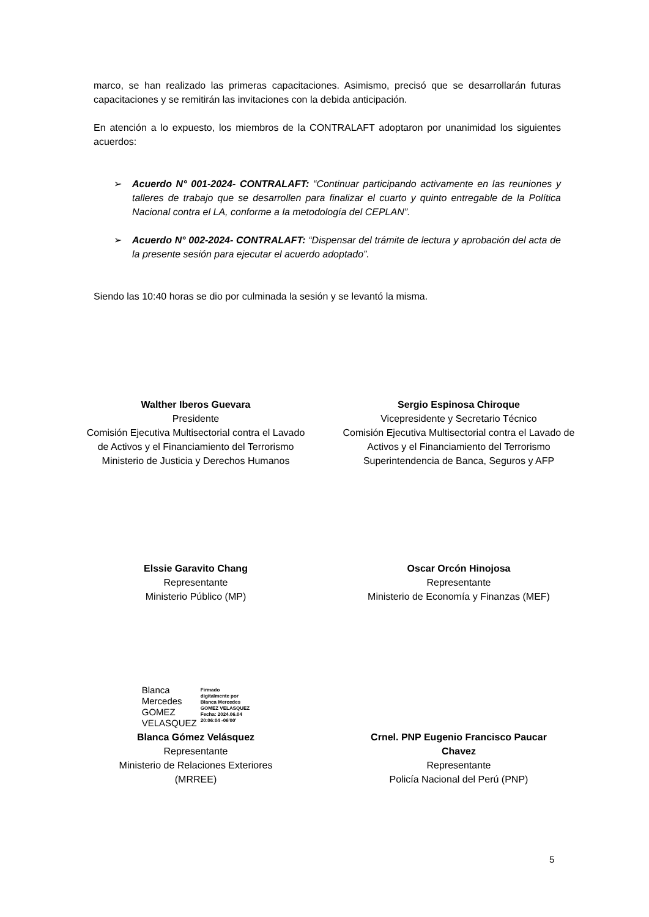marco, se han realizado las primeras capacitaciones. Asimismo, precisó que se desarrollarán futuras capacitaciones y se remitirán las invitaciones con la debida anticipación.
En atención a lo expuesto, los miembros de la CONTRALAFT adoptaron por unanimidad los siguientes acuerdos:
➢ Acuerdo N° 001-2024- CONTRALAFT: “Continuar participando activamente en las reuniones y talleres de trabajo que se desarrollen para finalizar el cuarto y quinto entregable de la Política Nacional contra el LA, conforme a la metodología del CEPLAN”.
➢ Acuerdo N° 002-2024- CONTRALAFT: “Dispensar del trámite de lectura y aprobación del acta de la presente sesión para ejecutar el acuerdo adoptado”.
Siendo las 10:40 horas se dio por culminada la sesión y se levantó la misma.
Walther Iberos Guevara
Presidente
Comisión Ejecutiva Multisectorial contra el Lavado
de Activos y el Financiamiento del Terrorismo
Ministerio de Justicia y Derechos Humanos
Sergio Espinosa Chiroque
Vicepresidente y Secretario Técnico
Comisión Ejecutiva Multisectorial contra el Lavado de
Activos y el Financiamiento del Terrorismo
Superintendencia de Banca, Seguros y AFP
Elssie Garavito Chang
Representante
Ministerio Público (MP)
Oscar Orcón Hinojosa
Representante
Ministerio de Economía y Finanzas (MEF)
Blanca
Mercedes
GOMEZ
VELASQUEZ
Firmado
digitalmente por
Blanca Mercedes
GOMEZ VELASQUEZ
Fecha: 2024.06.04
20:06:04 -06'00'
Blanca Gómez Velásquez
Representante
Ministerio de Relaciones Exteriores
(MRREE)
Crnel. PNP Eugenio Francisco Paucar
Chavez
Representante
Policía Nacional del Perú (PNP)
5